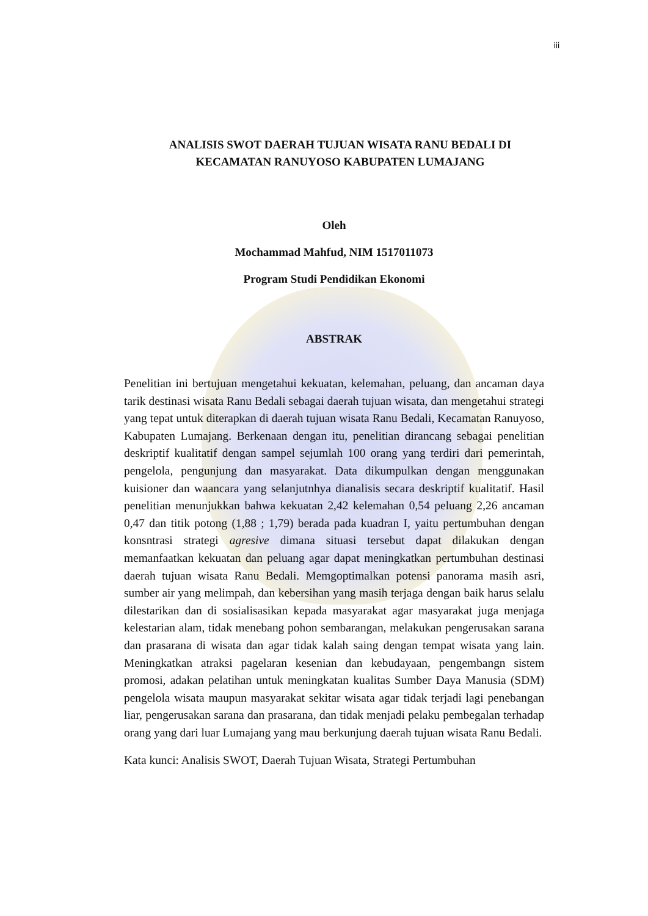iii
ANALISIS SWOT DAERAH TUJUAN WISATA RANU BEDALI DI KECAMATAN RANUYOSO KABUPATEN LUMAJANG
Oleh
Mochammad Mahfud, NIM 1517011073
Program Studi Pendidikan Ekonomi
ABSTRAK
Penelitian ini bertujuan mengetahui kekuatan, kelemahan, peluang, dan ancaman daya tarik destinasi wisata Ranu Bedali sebagai daerah tujuan wisata, dan mengetahui strategi yang tepat untuk diterapkan di daerah tujuan wisata Ranu Bedali, Kecamatan Ranuyoso, Kabupaten Lumajang. Berkenaan dengan itu, penelitian dirancang sebagai penelitian deskriptif kualitatif dengan sampel sejumlah 100 orang yang terdiri dari pemerintah, pengelola, pengunjung dan masyarakat. Data dikumpulkan dengan menggunakan kuisioner dan waancara yang selanjutnhya dianalisis secara deskriptif kualitatif. Hasil penelitian menunjukkan bahwa kekuatan 2,42 kelemahan 0,54 peluang 2,26 ancaman 0,47 dan titik potong (1,88 ; 1,79) berada pada kuadran I, yaitu pertumbuhan dengan konsntrasi strategi agresive dimana situasi tersebut dapat dilakukan dengan memanfaatkan kekuatan dan peluang agar dapat meningkatkan pertumbuhan destinasi daerah tujuan wisata Ranu Bedali. Memgoptimalkan potensi panorama masih asri, sumber air yang melimpah, dan kebersihan yang masih terjaga dengan baik harus selalu dilestarikan dan di sosialisasikan kepada masyarakat agar masyarakat juga menjaga kelestarian alam, tidak menebang pohon sembarangan, melakukan pengerusakan sarana dan prasarana di wisata dan agar tidak kalah saing dengan tempat wisata yang lain. Meningkatkan atraksi pagelaran kesenian dan kebudayaan, pengembangn sistem promosi, adakan pelatihan untuk meningkatan kualitas Sumber Daya Manusia (SDM) pengelola wisata maupun masyarakat sekitar wisata agar tidak terjadi lagi penebangan liar, pengerusakan sarana dan prasarana, dan tidak menjadi pelaku pembegalan terhadap orang yang dari luar Lumajang yang mau berkunjung daerah tujuan wisata Ranu Bedali.
Kata kunci: Analisis SWOT, Daerah Tujuan Wisata, Strategi Pertumbuhan